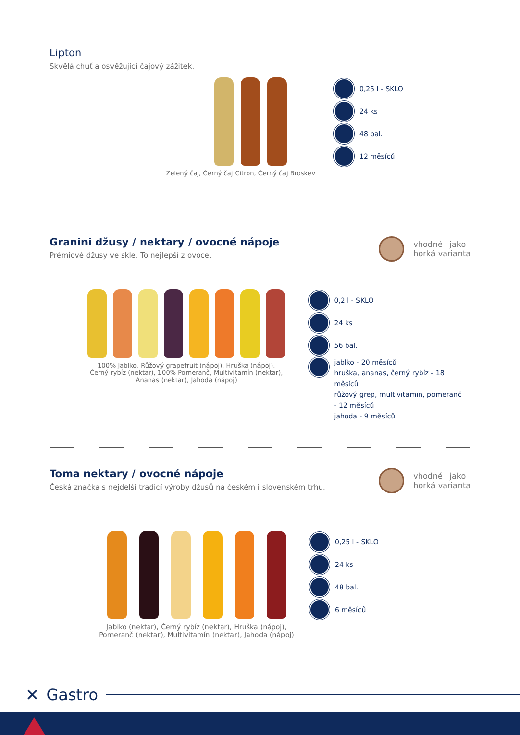Lipton
Skvělá chuť a osvěžující čajový zážitek.
Zelený čaj, Černý čaj Citron, Černý čaj Broskev
0,25 l - SKLO
24 ks
48 bal.
12 měsíců
Granini džusy / nektary / ovocné nápoje
Prémiové džusy ve skle. To nejlepší z ovoce.
vhodné i jako
horká varianta
100% Jablko, Růžový grapefruit (nápoj), Hruška (nápoj),
Černý rybíz (nektar), 100% Pomeranč, Multivitamín (nektar),
Ananas (nektar), Jahoda (nápoj)
0,2 l - SKLO
24 ks
56 bal.
jablko - 20 měsíců
hruška, ananas, černý rybíz - 18 měsíců
růžový grep, multivitamin, pomeranč
- 12 měsíců
jahoda - 9 měsíců
Toma nektary / ovocné nápoje
Česká značka s nejdelší tradicí výroby džusů na českém i slovenském trhu.
vhodné i jako
horká varianta
Jablko (nektar), Černý rybíz (nektar), Hruška (nápoj),
Pomeranč (nektar), Multivitamín (nektar), Jahoda (nápoj)
0,25 l - SKLO
24 ks
48 bal.
6 měsíců
✕ Gastro